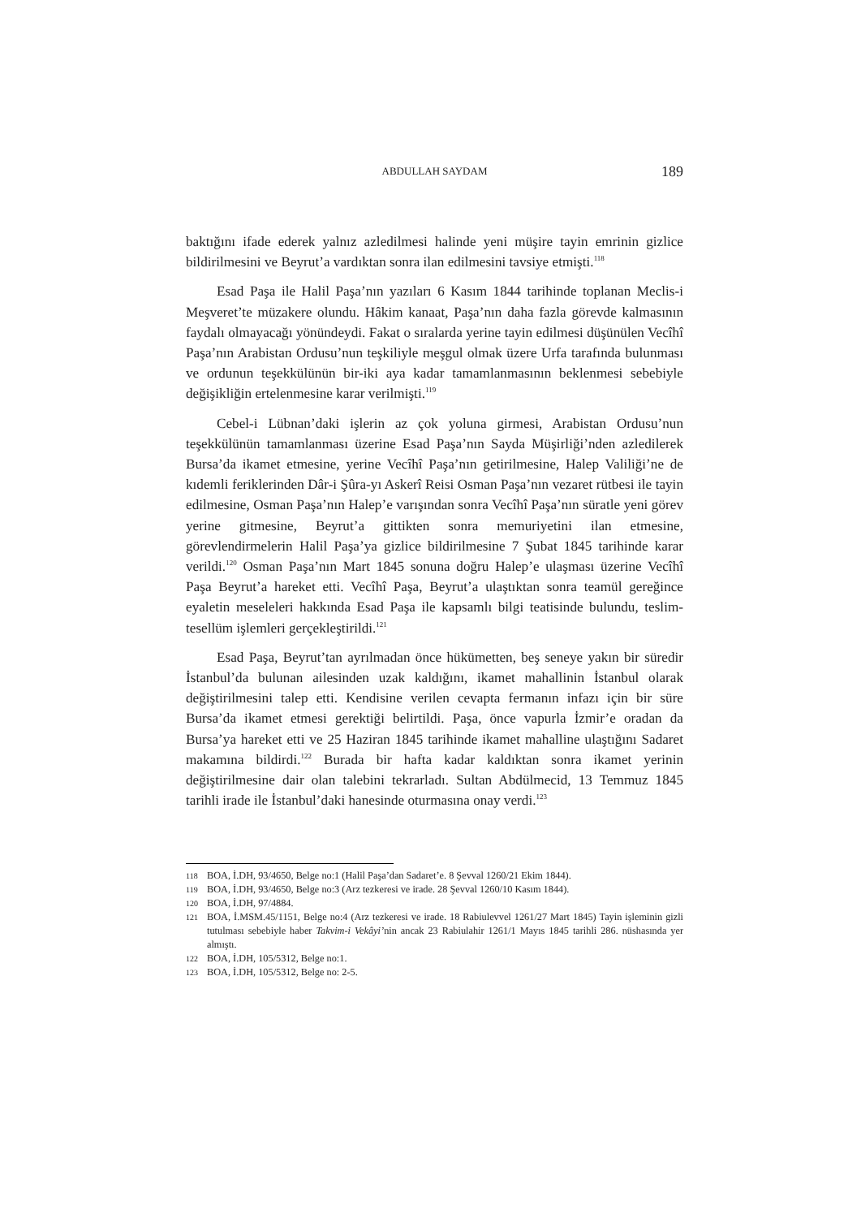ABDULLAH SAYDAM
189
baktığını ifade ederek yalnız azledilmesi halinde yeni müşire tayin emrinin gizlice bildirilmesini ve Beyrut’a vardıktan sonra ilan edilmesini tavsiye etmişti.<sup>118</sup>
Esad Paşa ile Halil Paşa’nın yazıları 6 Kasım 1844 tarihinde toplanan Meclis-i Meşveret’te müzakere olundu. Hâkim kanaat, Paşa’nın daha fazla görevde kalmasının faydalı olmayacağı yönündeydi. Fakat o sıralarda yerine tayin edilmesi düşünülen Vecîhî Paşa’nın Arabistan Ordusu’nun teşkiliyle meşgul olmak üzere Urfa tarafında bulunması ve ordunun teşekkülünün bir-iki aya kadar tamamlanmasının beklenmesi sebebiyle değişikliğin ertelenmesine karar verilmişti.<sup>119</sup>
Cebel-i Lübnan’daki işlerin az çok yoluna girmesi, Arabistan Ordusu’nun teşekkülünün tamamlanması üzerine Esad Paşa’nın Sayda Müşirliği’nden azledilerek Bursa’da ikamet etmesine, yerine Vecîhî Paşa’nın getirilmesine, Halep Valiliği’ne de kıdemli feriklerinden Dâr-i Şûra-yı Askerî Reisi Osman Paşa’nın vezaret rütbesi ile tayin edilmesine, Osman Paşa’nın Halep’e varışından sonra Vecîhî Paşa’nın süratle yeni görev yerine gitmesine, Beyrut’a gittikten sonra memuriyetini ilan etmesine, görevlendirmelerin Halil Paşa’ya gizlice bildirilmesine 7 Şubat 1845 tarihinde karar verildi.<sup>120</sup> Osman Paşa’nın Mart 1845 sonuna doğru Halep’e ulaşması üzerine Vecîhî Paşa Beyrut’a hareket etti. Vecîhî Paşa, Beyrut’a ulaştıktan sonra teamül gereğince eyaletin meseleleri hakkında Esad Paşa ile kapsamlı bilgi teatisinde bulundu, teslim-tesellüm işlemleri gerçekleştirildi.<sup>121</sup>
Esad Paşa, Beyrut’tan ayrılmadan önce hükümetten, beş seneye yakın bir süredir İstanbul’da bulunan ailesinden uzak kaldığını, ikamet mahallinin İstanbul olarak değiştirilmesini talep etti. Kendisine verilen cevapta fermanın infazı için bir süre Bursa’da ikamet etmesi gerektiği belirtildi. Paşa, önce vapurla İzmir’e oradan da Bursa’ya hareket etti ve 25 Haziran 1845 tarihinde ikamet mahalline ulaştığını Sadaret makamına bildirdi.<sup>122</sup> Burada bir hafta kadar kaldıktan sonra ikamet yerinin değiştirilmesine dair olan talebini tekrarladı. Sultan Abdülmecid, 13 Temmuz 1845 tarihli irade ile İstanbul’daki hanesinde oturmasına onay verdi.<sup>123</sup>
118 BOA, İ.DH, 93/4650, Belge no:1 (Halil Paşa’dan Sadaret’e. 8 Şevval 1260/21 Ekim 1844).
119 BOA, İ.DH, 93/4650, Belge no:3 (Arz tezkeresi ve irade. 28 Şevval 1260/10 Kasım 1844).
120 BOA, İ.DH, 97/4884.
121 BOA, İ.MSM.45/1151, Belge no:4 (Arz tezkeresi ve irade. 18 Rabiulevvel 1261/27 Mart 1845) Tayin işleminin gizli tutulması sebebiyle haber Takvim-i Vekâyi’nin ancak 23 Rabiulahir 1261/1 Mayıs 1845 tarihli 286. nüshasında yer almıştı.
122 BOA, İ.DH, 105/5312, Belge no:1.
123 BOA, İ.DH, 105/5312, Belge no: 2-5.